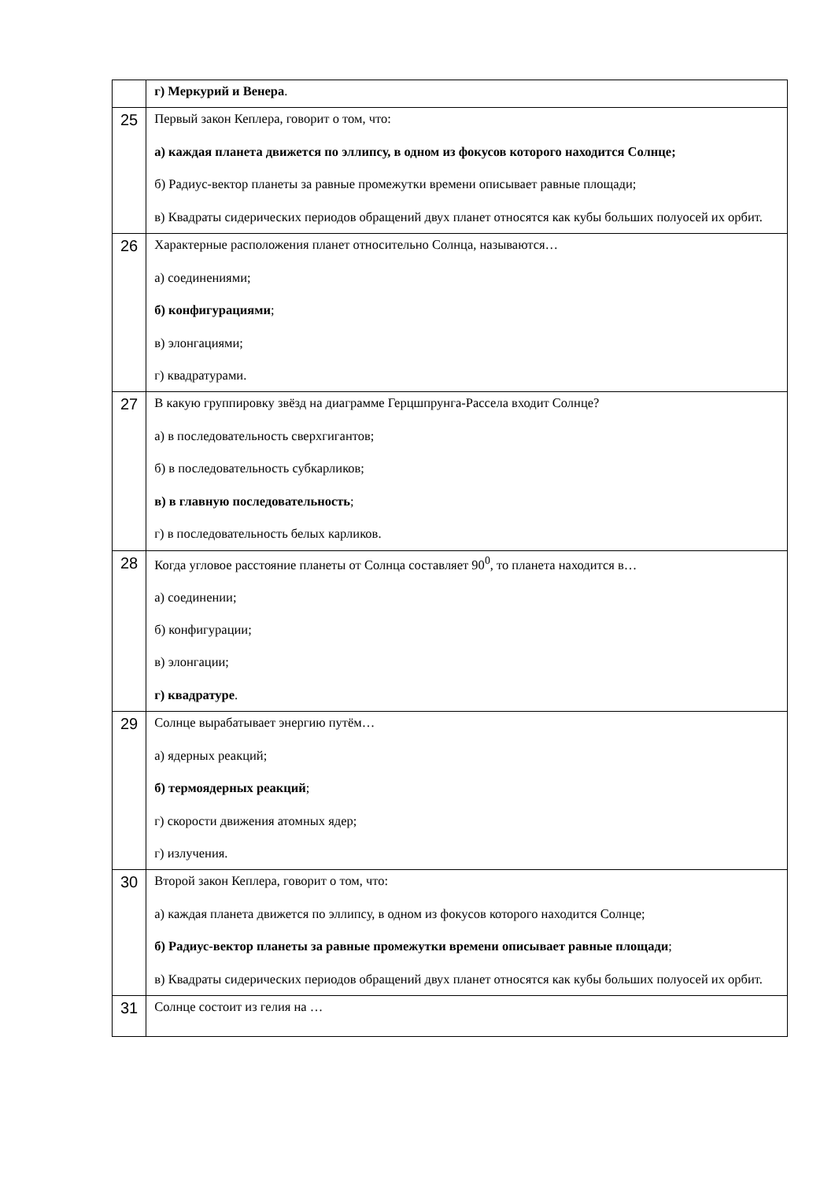| | г) Меркурий и Венера . |
| 25 | Первый закон Кеплера, говорит о том, что: а) каждая планета движется по эллипсу, в одном из фокусов которого находится Солнце; б) Радиус-вектор планеты за равные промежутки времени описывает равные площади; в) Квадраты сидерических периодов обращений двух планет относятся как кубы больших полуосей их орбит. |
| 26 | Характерные расположения планет относительно Солнца, называются… а) соединениями; б) конфигурациями ; в) элонгациями; г) квадратурами. |
| 27 | В какую группировку звёзд на диаграмме Герцшпрунга-Рассела входит Солнце? а) в последовательность сверхгигантов; б) в последовательность субкарликов; в) в главную последовательность ; г) в последовательность белых карликов. |
| 28 | Когда угловое расстояние планеты от Солнца составляет 90<sup>0</sup>, то планета находится в… а) соединении; б) конфигурации; в) элонгации; г) квадратуре . |
| 29 | Солнце вырабатывает энергию путём… а) ядерных реакций; б) термоядерных реакций ; г) скорости движения атомных ядер; г) излучения. |
| 30 | Второй закон Кеплера, говорит о том, что: а) каждая планета движется по эллипсу, в одном из фокусов которого находится Солнце; б) Радиус-вектор планеты за равные промежутки времени описывает равные площади ; в) Квадраты сидерических периодов обращений двух планет относятся как кубы больших полуосей их орбит. |
| 31 | Солнце состоит из гелия на … |